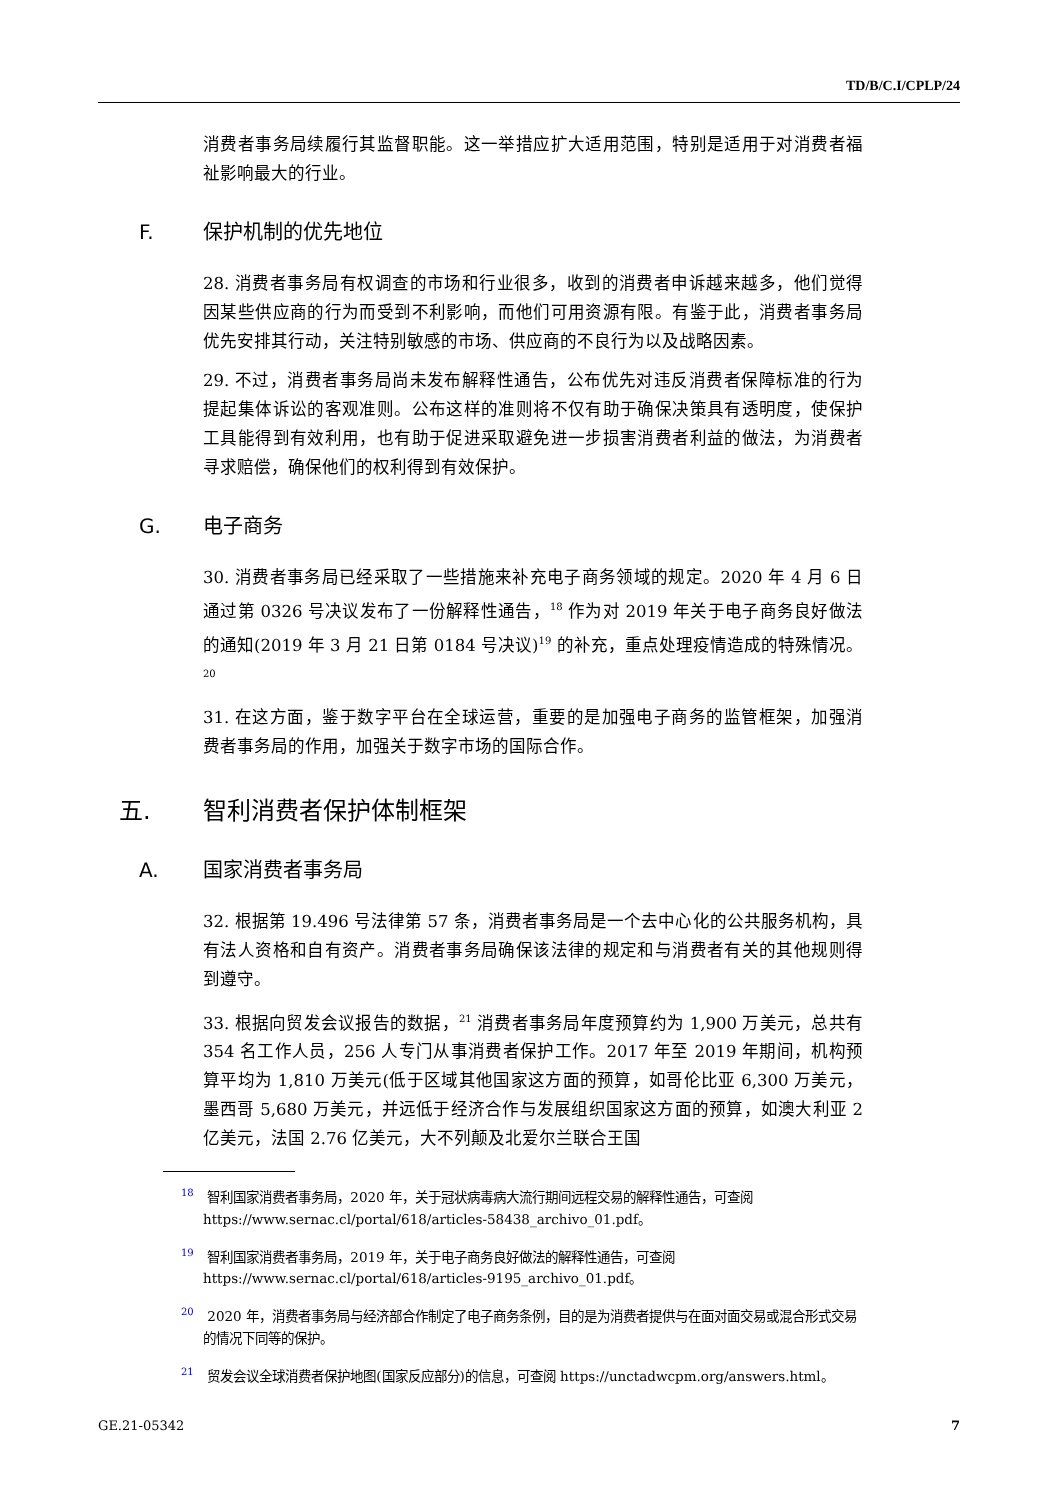TD/B/C.I/CPLP/24
消费者事务局续履行其监督职能。这一举措应扩大适用范围，特别是适用于对消费者福祉影响最大的行业。
F. 保护机制的优先地位
28. 消费者事务局有权调查的市场和行业很多，收到的消费者申诉越来越多，他们觉得因某些供应商的行为而受到不利影响，而他们可用资源有限。有鉴于此，消费者事务局优先安排其行动，关注特别敏感的市场、供应商的不良行为以及战略因素。
29. 不过，消费者事务局尚未发布解释性通告，公布优先对违反消费者保障标准的行为提起集体诉讼的客观准则。公布这样的准则将不仅有助于确保决策具有透明度，使保护工具能得到有效利用，也有助于促进采取避免进一步损害消费者利益的做法，为消费者寻求赔偿，确保他们的权利得到有效保护。
G. 电子商务
30. 消费者事务局已经采取了一些措施来补充电子商务领域的规定。2020 年 4 月 6 日通过第 0326 号决议发布了一份解释性通告，<sup>18</sup> 作为对 2019 年关于电子商务良好做法的通知(2019 年 3 月 21 日第 0184 号决议)<sup>19</sup> 的补充，重点处理疫情造成的特殊情况。<sup>20</sup>
31. 在这方面，鉴于数字平台在全球运营，重要的是加强电子商务的监管框架，加强消费者事务局的作用，加强关于数字市场的国际合作。
五. 智利消费者保护体制框架
A. 国家消费者事务局
32. 根据第 19.496 号法律第 57 条，消费者事务局是一个去中心化的公共服务机构，具有法人资格和自有资产。消费者事务局确保该法律的规定和与消费者有关的其他规则得到遵守。
33. 根据向贸发会议报告的数据，<sup>21</sup> 消费者事务局年度预算约为 1,900 万美元，总共有 354 名工作人员，256 人专门从事消费者保护工作。2017 年至 2019 年期间，机构预算平均为 1,810 万美元(低于区域其他国家这方面的预算，如哥伦比亚 6,300 万美元，墨西哥 5,680 万美元，并远低于经济合作与发展组织国家这方面的预算，如澳大利亚 2 亿美元，法国 2.76 亿美元，大不列颠及北爱尔兰联合王国
<sup>18</sup> 智利国家消费者事务局，2020 年，关于冠状病毒病大流行期间远程交易的解释性通告，可查阅 https://www.sernac.cl/portal/618/articles-58438_archivo_01.pdf。
<sup>19</sup> 智利国家消费者事务局，2019 年，关于电子商务良好做法的解释性通告，可查阅 https://www.sernac.cl/portal/618/articles-9195_archivo_01.pdf。
<sup>20</sup> 2020 年，消费者事务局与经济部合作制定了电子商务条例，目的是为消费者提供与在面对面交易或混合形式交易的情况下同等的保护。
<sup>21</sup> 贸发会议全球消费者保护地图(国家反应部分)的信息，可查阅 https://unctadwcpm.org/answers.html。
GE.21-05342 7